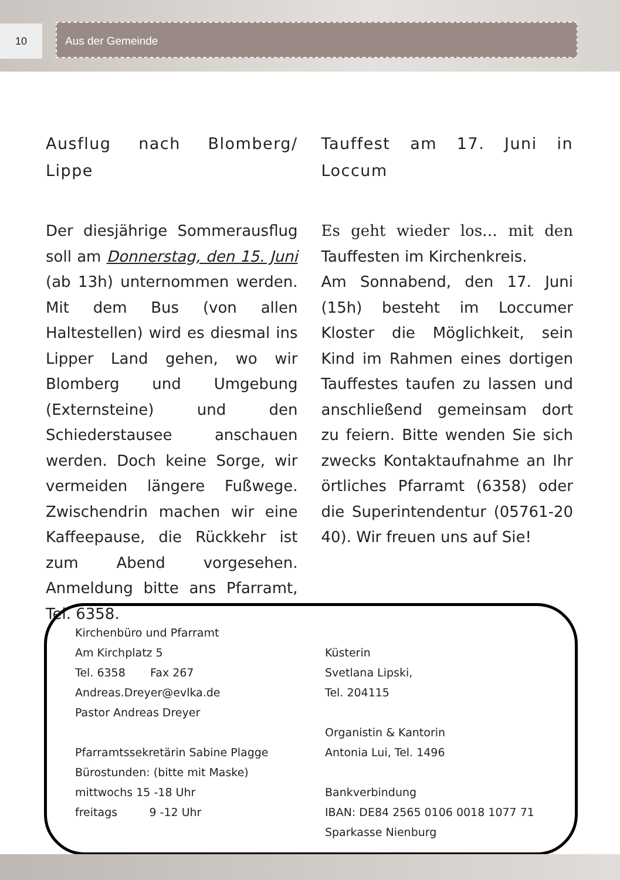10 Aus der Gemeinde
Ausflug nach Blomberg/ Lippe
Der diesjährige Sommerausflug soll am Donnerstag, den 15. Juni (ab 13h) unternommen werden. Mit dem Bus (von allen Haltestellen) wird es diesmal ins Lipper Land gehen, wo wir Blomberg und Umgebung (Externsteine) und den Schiederstausee anschauen werden. Doch keine Sorge, wir vermeiden längere Fußwege. Zwischendrin machen wir eine Kaffeepause, die Rückkehr ist zum Abend vorgesehen. Anmeldung bitte ans Pfarramt, Tel. 6358.
Tauffest am 17. Juni in Loccum
Es geht wieder los… mit den Tauffesten im Kirchenkreis.
Am Sonnabend, den 17. Juni (15h) besteht im Loccumer Kloster die Möglichkeit, sein Kind im Rahmen eines dortigen Tauffestes taufen zu lassen und anschließend gemeinsam dort zu feiern. Bitte wenden Sie sich zwecks Kontaktaufnahme an Ihr örtliches Pfarramt (6358) oder die Superintendentur (05761-20 40). Wir freuen uns auf Sie!
Kirchenbüro und Pfarramt
Am Kirchplatz 5
Tel. 6358 Fax 267
Andreas.Dreyer@evlka.de
Pastor Andreas Dreyer
Pfarramtssekretärin Sabine Plagge
Bürostunden: (bitte mit Maske)
mittwochs 15 -18 Uhr
freitags 9 -12 Uhr
Küsterin
Svetlana Lipski,
Tel. 204115
Organistin & Kantorin
Antonia Lui, Tel. 1496
Bankverbindung
IBAN: DE84 2565 0106 0018 1077 71
Sparkasse Nienburg